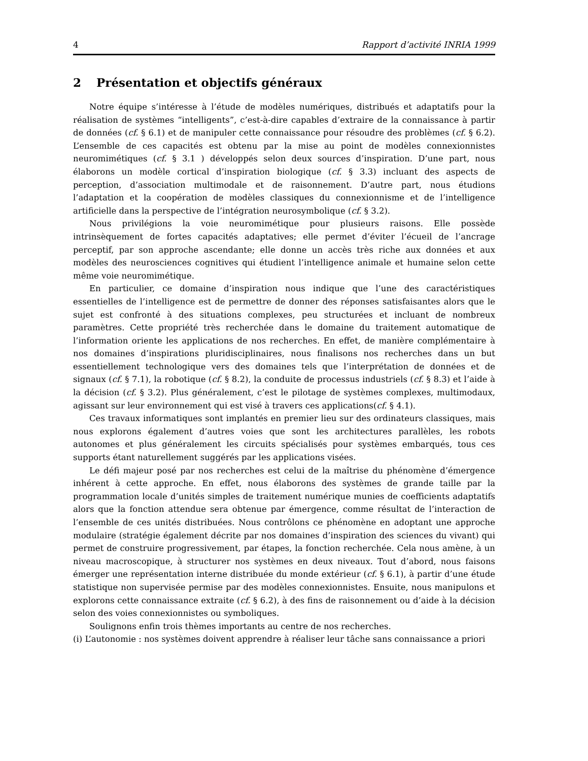4 Rapport d’activité INRIA 1999
2 Présentation et objectifs généraux
Notre équipe s’intéresse à l’étude de modèles numériques, distribués et adaptatifs pour la réalisation de systèmes “intelligents”, c’est-à-dire capables d’extraire de la connaissance à partir de données (cf. § 6.1) et de manipuler cette connaissance pour résoudre des problèmes (cf. § 6.2). L’ensemble de ces capacités est obtenu par la mise au point de modèles connexionnistes neuromimétiques (cf. § 3.1 ) développés selon deux sources d’inspiration. D’une part, nous élaborons un modèle cortical d’inspiration biologique (cf. § 3.3) incluant des aspects de perception, d’association multimodale et de raisonnement. D’autre part, nous étudions l’adaptation et la coopération de modèles classiques du connexionnisme et de l’intelligence artificielle dans la perspective de l’intégration neurosymbolique (cf. § 3.2).
Nous privilégions la voie neuromimétique pour plusieurs raisons. Elle possède intrinsèquement de fortes capacités adaptatives; elle permet d’éviter l’écueil de l’ancrage perceptif, par son approche ascendante; elle donne un accès très riche aux données et aux modèles des neurosciences cognitives qui étudient l’intelligence animale et humaine selon cette même voie neuromimétique.
En particulier, ce domaine d’inspiration nous indique que l’une des caractéristiques essentielles de l’intelligence est de permettre de donner des réponses satisfaisantes alors que le sujet est confronté à des situations complexes, peu structurées et incluant de nombreux paramètres. Cette propriété très recherchée dans le domaine du traitement automatique de l’information oriente les applications de nos recherches. En effet, de manière complémentaire à nos domaines d’inspirations pluridisciplinaires, nous finalisons nos recherches dans un but essentiellement technologique vers des domaines tels que l’interprétation de données et de signaux (cf. § 7.1), la robotique (cf. § 8.2), la conduite de processus industriels (cf. § 8.3) et l’aide à la décision (cf. § 3.2). Plus généralement, c’est le pilotage de systèmes complexes, multimodaux, agissant sur leur environnement qui est visé à travers ces applications(cf. § 4.1).
Ces travaux informatiques sont implantés en premier lieu sur des ordinateurs classiques, mais nous explorons également d’autres voies que sont les architectures parallèles, les robots autonomes et plus généralement les circuits spécialisés pour systèmes embarqués, tous ces supports étant naturellement suggérés par les applications visées.
Le défi majeur posé par nos recherches est celui de la maîtrise du phénomène d’émergence inhérent à cette approche. En effet, nous élaborons des systèmes de grande taille par la programmation locale d’unités simples de traitement numérique munies de coefficients adaptatifs alors que la fonction attendue sera obtenue par émergence, comme résultat de l’interaction de l’ensemble de ces unités distribuées. Nous contrôlons ce phénomène en adoptant une approche modulaire (stratégie également décrite par nos domaines d’inspiration des sciences du vivant) qui permet de construire progressivement, par étapes, la fonction recherchée. Cela nous amène, à un niveau macroscopique, à structurer nos systèmes en deux niveaux. Tout d’abord, nous faisons émerger une représentation interne distribuée du monde extérieur (cf. § 6.1), à partir d’une étude statistique non supervisée permise par des modèles connexionnistes. Ensuite, nous manipulons et explorons cette connaissance extraite (cf. § 6.2), à des fins de raisonnement ou d’aide à la décision selon des voies connexionnistes ou symboliques.
Soulignons enfin trois thèmes importants au centre de nos recherches.
(i) L’autonomie : nos systèmes doivent apprendre à réaliser leur tâche sans connaissance a priori